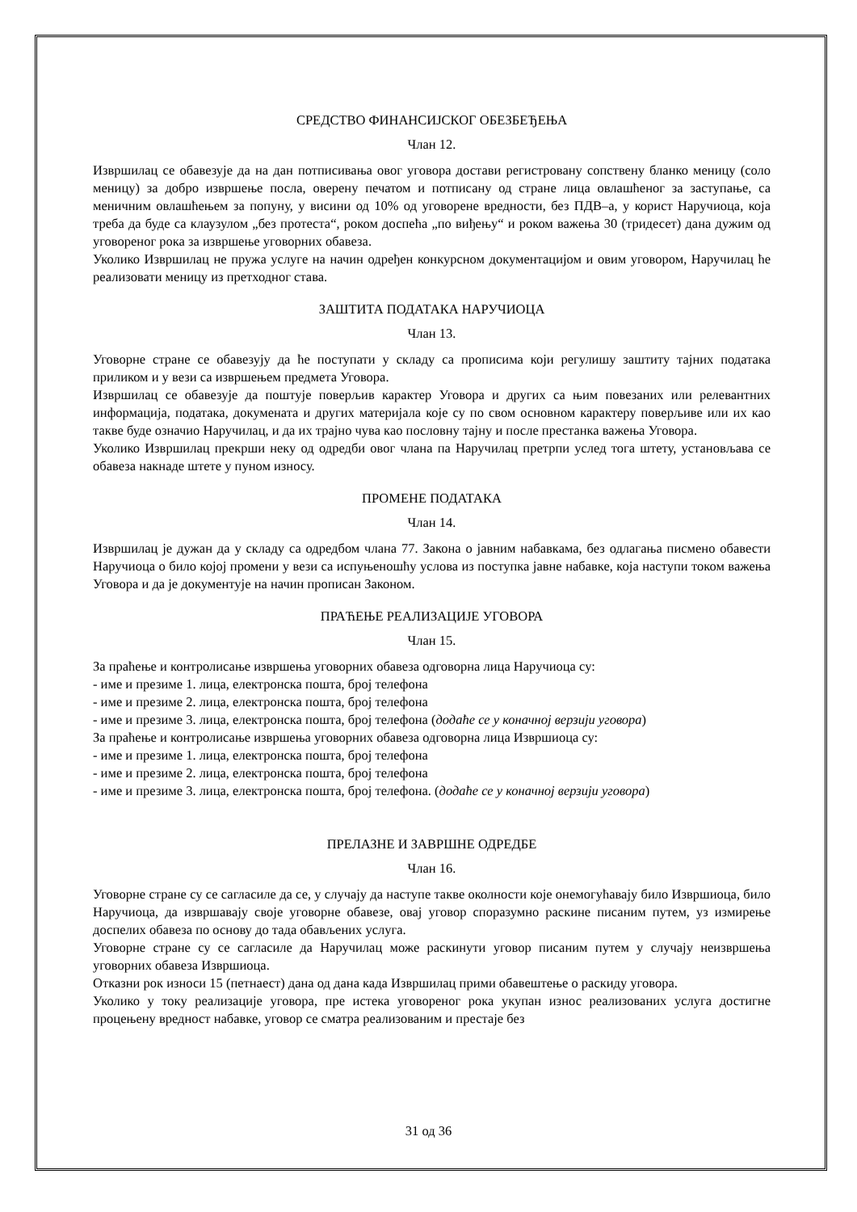СРЕДСТВО ФИНАНСИЈСКОГ ОБЕЗБЕЂЕЊА
Члан 12.
Извршилац се обавезује да на дан потписивања овог уговора достави регистровану сопствену бланко меницу (соло меницу) за добро извршење посла, оверену печатом и потписану од стране лица овлашћеног за заступање, са меничним овлашћењем за попуну, у висини од 10% од уговорене вредности, без ПДВ–а, у корист Наручиоца, која треба да буде са клаузулом „без протеста“, роком доспећа „по виђењу“ и роком важења 30 (тридесет) дана дужим од уговореног рока за извршење уговорних обавеза.
Уколико Извршилац не пружа услуге на начин одређен конкурсном документацијом и овим уговором, Наручилац ће реализовати меницу из претходног става.
ЗАШТИТА ПОДАТАКА НАРУЧИОЦА
Члан 13.
Уговорне стране се обавезују да ће поступати у складу са прописима који регулишу заштиту тајних података приликом и у вези са извршењем предмета Уговора.
Извршилац се обавезује да поштује поверљив карактер Уговора и других са њим повезаних или релевантних информација, података, докумената и других материјала које су по свом основном карактеру поверљиве или их као такве буде означио Наручилац, и да их трајно чува као пословну тајну и после престанка важења Уговора.
Уколико Извршилац прекрши неку од одредби овог члана па Наручилац претрпи услед тога штету, установљава се обавеза накнаде штете у пуном износу.
ПРОМЕНЕ ПОДАТАКА
Члан 14.
Извршилац је дужан да у складу са одредбом члана 77. Закона о јавним набавкама, без одлагања писмено обавести Наручиоца о било којој промени у вези са испуњеношћу услова из поступка јавне набавке, која наступи током важења Уговора и да је документује на начин прописан Законом.
ПРАЋЕЊЕ РЕАЛИЗАЦИЈЕ УГОВОРА
Члан 15.
За праћење и контролисање извршења уговорних обавеза одговорна лица Наручиоца су:
- име и презиме 1. лица, електронска пошта, број телефона
- име и презиме 2. лица, електронска пошта, број телефона
- име и презиме 3. лица, електронска пошта, број телефона (додаће се у коначној верзији уговора)
За праћење и контролисање извршења уговорних обавеза одговорна лица Извршиоца су:
- име и презиме 1. лица, електронска пошта, број телефона
- име и презиме 2. лица, електронска пошта, број телефона
- име и презиме 3. лица, електронска пошта, број телефона. (додаће се у коначној верзији уговора)
ПРЕЛАЗНЕ И ЗАВРШНЕ ОДРЕДБЕ
Члан 16.
Уговорне стране су се сагласиле да се, у случају да наступе такве околности које онемогућавају било Извршиоца, било Наручиоца, да извршавају своје уговорне обавезе, овај уговор споразумно раскине писаним путем, уз измирење доспелих обавеза по основу до тада обављених услуга.
Уговорне стране су се сагласиле да Наручилац може раскинути уговор писаним путем у случају неизвршења уговорних обавеза Извршиоца.
Отказни рок износи 15 (петнаест) дана од дана када Извршилац прими обавештење о раскиду уговора.
Уколико у току реализације уговора, пре истека уговореног рока укупан износ реализованих услуга достигне процењену вредност набавке, уговор се сматра реализованим и престаје без
31 од 36